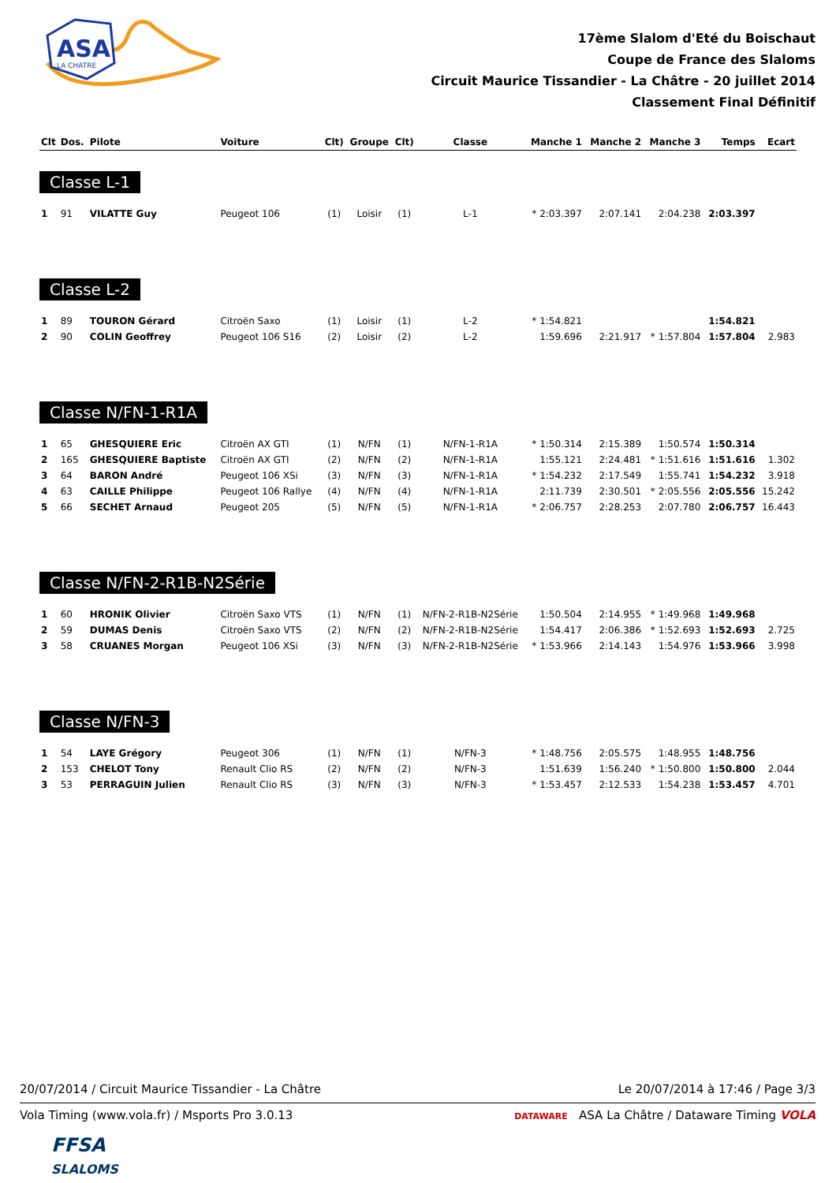ASA
LA CHATRE
17ème Slalom d'Eté du Boischaut
Coupe de France des Slaloms
Circuit Maurice Tissandier - La Châtre - 20 juillet 2014
Classement Final Définitif
| Clt | Dos. | Pilote | Voiture | Clt) | Groupe | Clt) | Classe | Manche 1 | Manche 2 | Manche 3 | Temps | Ecart |
| --- | --- | --- | --- | --- | --- | --- | --- | --- | --- | --- | --- | --- |
| Classe L-1 | | | | | | | | | | | | |
| 1 | 91 | VILATTE Guy | Peugeot 106 | (1) | Loisir | (1) | L-1 | * 2:03.397 | 2:07.141 | 2:04.238 | 2:03.397 | |
| Classe L-2 | | | | | | | | | | | | |
| 1 | 89 | TOURON Gérard | Citroën Saxo | (1) | Loisir | (1) | L-2 | * 1:54.821 | | | 1:54.821 | |
| 2 | 90 | COLIN Geoffrey | Peugeot 106 S16 | (2) | Loisir | (2) | L-2 | 1:59.696 | 2:21.917 | * 1:57.804 | 1:57.804 | 2.983 |
| Classe N/FN-1-R1A | | | | | | | | | | | | |
| 1 | 65 | GHESQUIERE Eric | Citroën AX GTI | (1) | N/FN | (1) | N/FN-1-R1A | * 1:50.314 | 2:15.389 | 1:50.574 | 1:50.314 | |
| 2 | 165 | GHESQUIERE Baptiste | Citroën AX GTI | (2) | N/FN | (2) | N/FN-1-R1A | 1:55.121 | 2:24.481 | * 1:51.616 | 1:51.616 | 1.302 |
| 3 | 64 | BARON André | Peugeot 106 XSi | (3) | N/FN | (3) | N/FN-1-R1A | * 1:54.232 | 2:17.549 | 1:55.741 | 1:54.232 | 3.918 |
| 4 | 63 | CAILLE Philippe | Peugeot 106 Rallye | (4) | N/FN | (4) | N/FN-1-R1A | 2:11.739 | 2:30.501 | * 2:05.556 | 2:05.556 | 15.242 |
| 5 | 66 | SECHET Arnaud | Peugeot 205 | (5) | N/FN | (5) | N/FN-1-R1A | * 2:06.757 | 2:28.253 | 2:07.780 | 2:06.757 | 16.443 |
| Classe N/FN-2-R1B-N2Série | | | | | | | | | | | | |
| 1 | 60 | HRONIK Olivier | Citroën Saxo VTS | (1) | N/FN | (1) | N/FN-2-R1B-N2Série | 1:50.504 | 2:14.955 | * 1:49.968 | 1:49.968 | |
| 2 | 59 | DUMAS Denis | Citroën Saxo VTS | (2) | N/FN | (2) | N/FN-2-R1B-N2Série | 1:54.417 | 2:06.386 | * 1:52.693 | 1:52.693 | 2.725 |
| 3 | 58 | CRUANES Morgan | Peugeot 106 XSi | (3) | N/FN | (3) | N/FN-2-R1B-N2Série | * 1:53.966 | 2:14.143 | 1:54.976 | 1:53.966 | 3.998 |
| Classe N/FN-3 | | | | | | | | | | | | |
| 1 | 54 | LAYE Grégory | Peugeot 306 | (1) | N/FN | (1) | N/FN-3 | * 1:48.756 | 2:05.575 | 1:48.955 | 1:48.756 | |
| 2 | 153 | CHELOT Tony | Renault Clio RS | (2) | N/FN | (2) | N/FN-3 | 1:51.639 | 1:56.240 | * 1:50.800 | 1:50.800 | 2.044 |
| 3 | 53 | PERRAGUIN Julien | Renault Clio RS | (3) | N/FN | (3) | N/FN-3 | * 1:53.457 | 2:12.533 | 1:54.238 | 1:53.457 | 4.701 |
20/07/2014 / Circuit Maurice Tissandier - La Châtre Le 20/07/2014 à 17:46 / Page 3/3
Vola Timing (www.vola.fr) / Msports Pro 3.0.13 DATAWARE ASA La Châtre / Dataware Timing VOLA
FFSA
SLALOMS